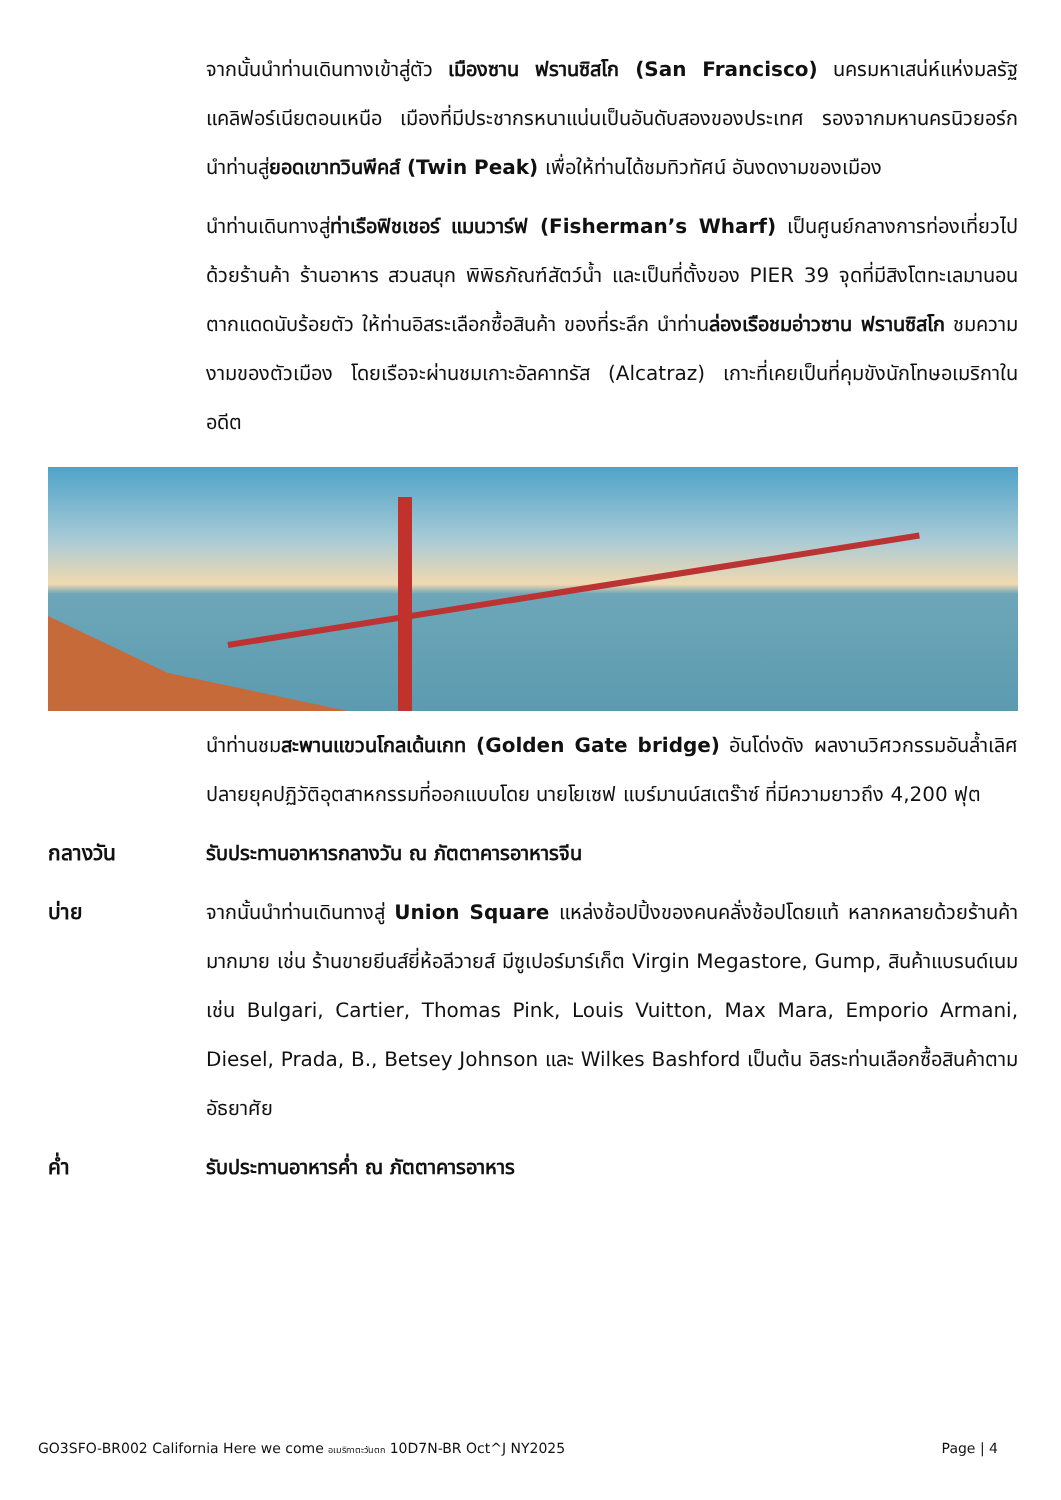จากนั้นนำท่านเดินทางเข้าสู่ตัว เมืองซาน ฟรานซิสโก (San Francisco) นครมหาเสน่ห์แห่งมลรัฐแคลิฟอร์เนียตอนเหนือ เมืองที่มีประชากรหนาแน่นเป็นอันดับสองของประเทศ รองจากมหานครนิวยอร์ก นำท่านสู่ยอดเขาทวินพีคส์ (Twin Peak) เพื่อให้ท่านได้ชมทิวทัศน์ อันงดงามของเมือง
นำท่านเดินทางสู่ท่าเรือฟิชเชอร์ แมนวาร์ฟ (Fisherman’s Wharf) เป็นศูนย์กลางการท่องเที่ยวไปด้วยร้านค้า ร้านอาหาร สวนสนุก พิพิธภัณฑ์สัตว์น้ำ และเป็นที่ตั้งของ PIER 39 จุดที่มีสิงโตทะเลมานอนตากแดดนับร้อยตัว ให้ท่านอิสระเลือกซื้อสินค้า ของที่ระลึก นำท่านล่องเรือชมอ่าวซาน ฟรานซิสโก ชมความงามของตัวเมือง โดยเรือจะผ่านชมเกาะอัลคาทรัส (Alcatraz) เกาะที่เคยเป็นที่คุมขังนักโทษอเมริกาในอดีต
นำท่านชมสะพานแขวนโกลเด้นเกท (Golden Gate bridge) อันโด่งดัง ผลงานวิศวกรรมอันล้ำเลิศปลายยุคปฏิวัติอุตสาหกรรมที่ออกแบบโดย นายโยเซฟ แบร์มานน์สเตร๊าซ์ ที่มีความยาวถึง 4,200 ฟุต
กลางวัน รับประทานอาหารกลางวัน ณ ภัตตาคารอาหารจีน
บ่าย จากนั้นนำท่านเดินทางสู่ Union Square แหล่งช้อปปิ้งของคนคลั่งช้อปโดยแท้ หลากหลายด้วยร้านค้ามากมาย เช่น ร้านขายยีนส์ยี่ห้อลีวายส์ มีซูเปอร์มาร์เก็ต Virgin Megastore, Gump, สินค้าแบรนด์เนม เช่น Bulgari, Cartier, Thomas Pink, Louis Vuitton, Max Mara, Emporio Armani, Diesel, Prada, B., Betsey Johnson และ Wilkes Bashford เป็นต้น อิสระท่านเลือกซื้อสินค้าตามอัธยาศัย
ค่ำ รับประทานอาหารค่ำ ณ ภัตตาคารอาหาร
GO3SFO-BR002 California Here we come อเมริกาตะวันตก 10D7N-BR Oct^J NY2025 Page | 4